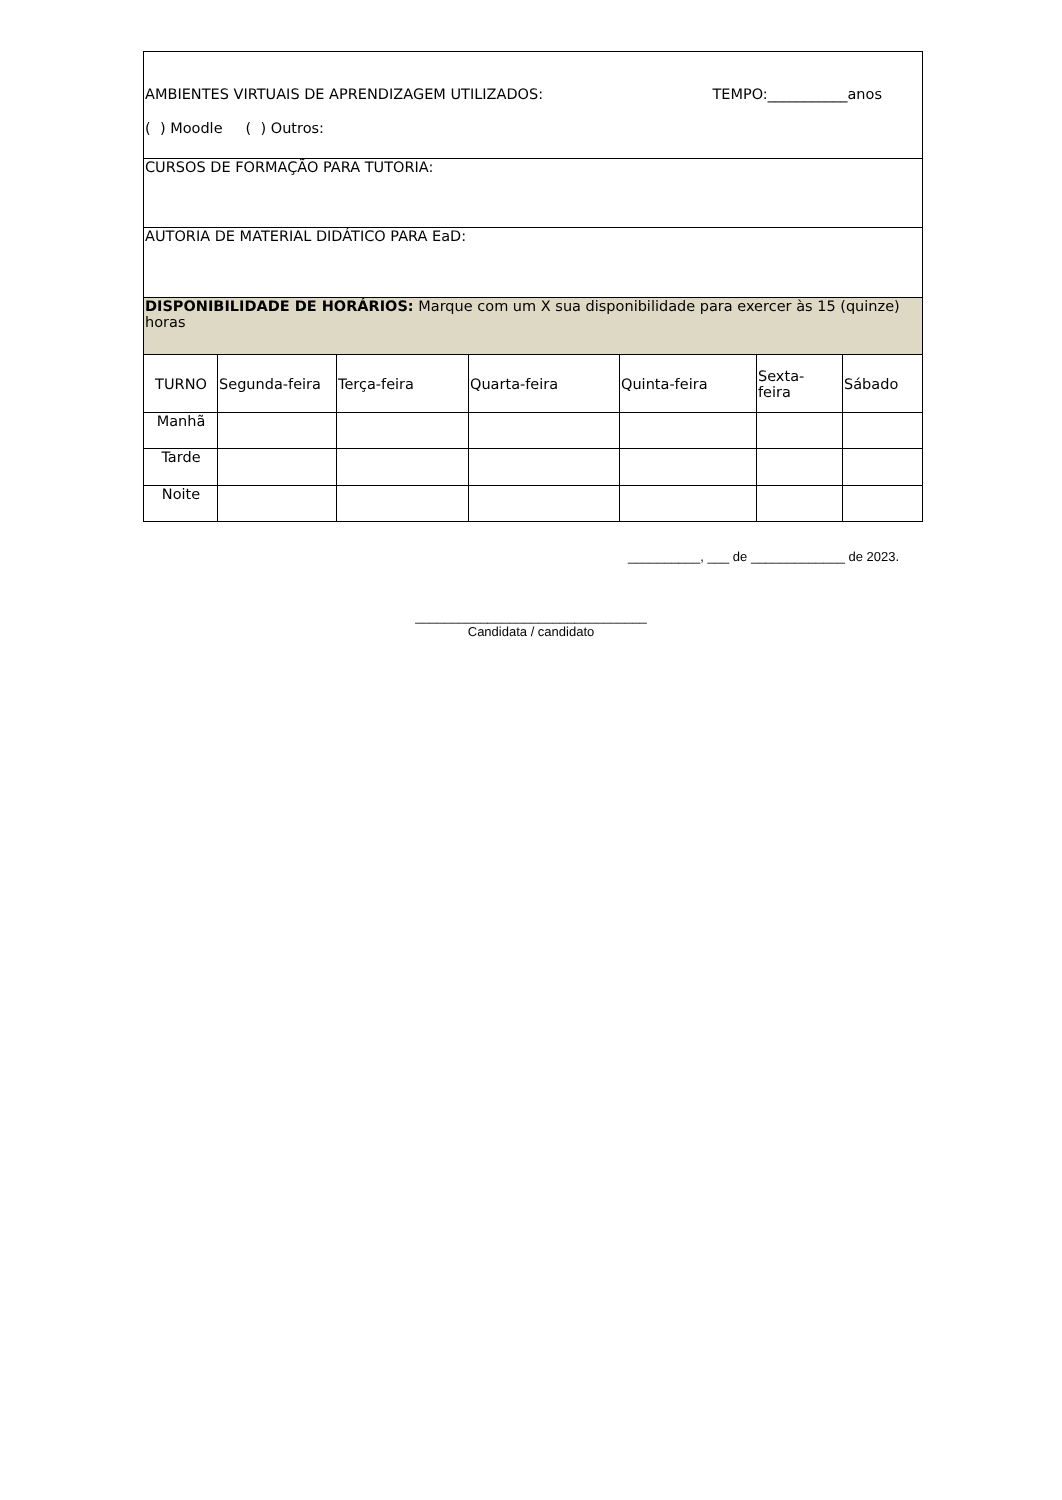| AMBIENTES VIRTUAIS DE APRENDIZAGEM UTILIZADOS: TEMPO:___________anos ( ) Moodle ( ) Outros: | | | | | | |
| CURSOS DE FORMAÇÃO PARA TUTORIA: | | | | | | |
| AUTORIA DE MATERIAL DIDÁTICO PARA EaD: | | | | | | |
| DISPONIBILIDADE DE HORÁRIOS: Marque com um X sua disponibilidade para exercer às 15 (quinze) horas | | | | | | |
| TURNO | Segunda-feira | Terça-feira | Quarta-feira | Quinta-feira | Sexta- feira | Sábado |
| Manhã | | | | | | |
| Tarde | | | | | | |
| Noite | | | | | | |
__________, ___ de _____________ de 2023.
________________________________
Candidata / candidato